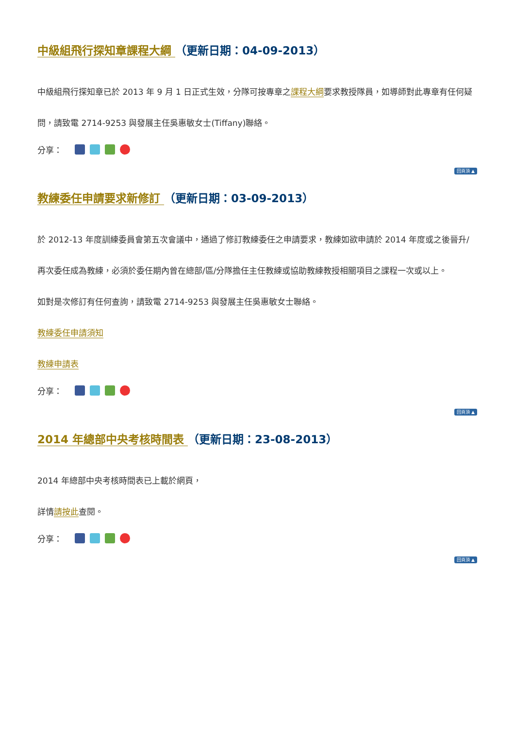中級組飛行探知章課程大綱 （更新日期：04-09-2013）
中級組飛行探知章已於 2013 年 9 月 1 日正式生效，分隊可按專章之課程大綱要求教授隊員，如導師對此專章有任何疑問，請致電 2714-9253 與發展主任吳惠敏女士(Tiffany)聯絡。
分享：
回頁頂 ▲
教練委任申請要求新修訂 （更新日期：03-09-2013）
於 2012-13 年度訓練委員會第五次會議中，通過了修訂教練委任之申請要求，教練如欲申請於 2014 年度或之後晉升/再次委任成為教練，必須於委任期內曾在總部/區/分隊擔任主任教練或協助教練教授相關項目之課程一次或以上。
如對是次修訂有任何查詢，請致電 2714-9253 與發展主任吳惠敏女士聯絡。
教練委任申請須知
教練申請表
分享：
回頁頂 ▲
2014 年總部中央考核時間表 （更新日期：23-08-2013）
2014 年總部中央考核時間表已上載於網頁，
詳情請按此查閱。
分享：
回頁頂 ▲